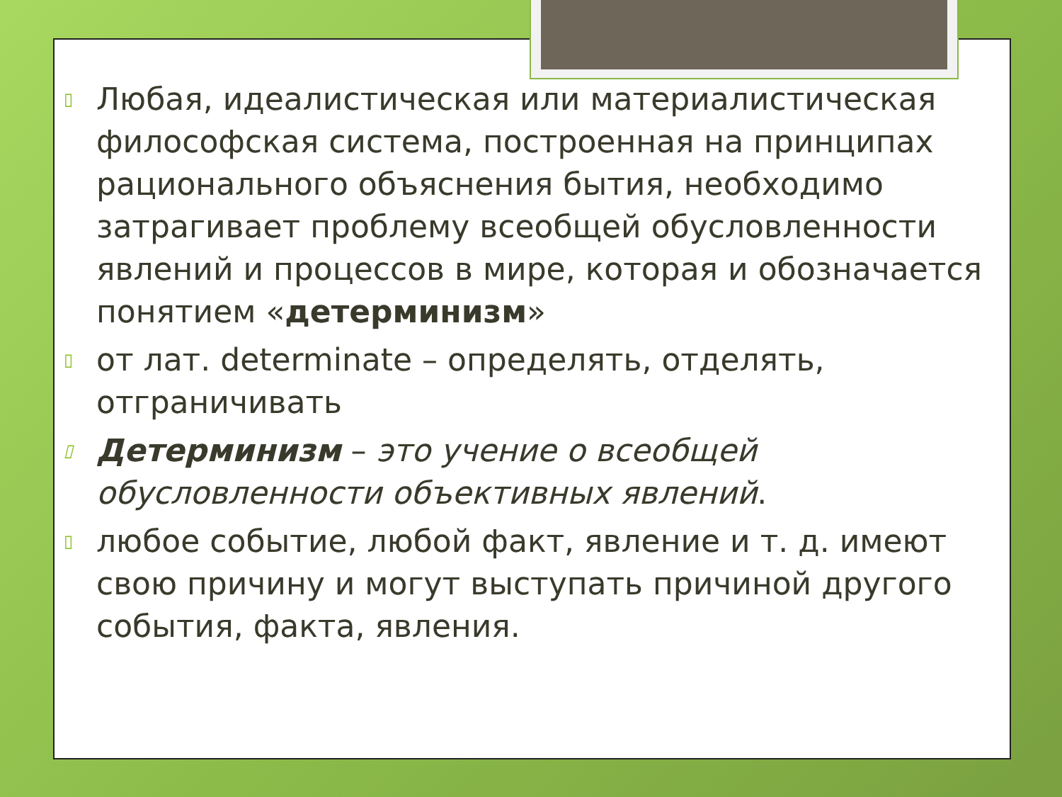▯ Любая, идеалистическая или материалистическая философская система, построенная на принципах рационального объяснения бытия, необходимо затрагивает проблему всеобщей обусловленности явлений и процессов в мире, которая и обозначается понятием «детерминизм»
▯ от лат. determinate – определять, отделять, отграничивать
▯ Детерминизм – это учение о всеобщей обусловленности объективных явлений.
▯ любое событие, любой факт, явление и т. д. имеют свою причину и могут выступать причиной другого события, факта, явления.